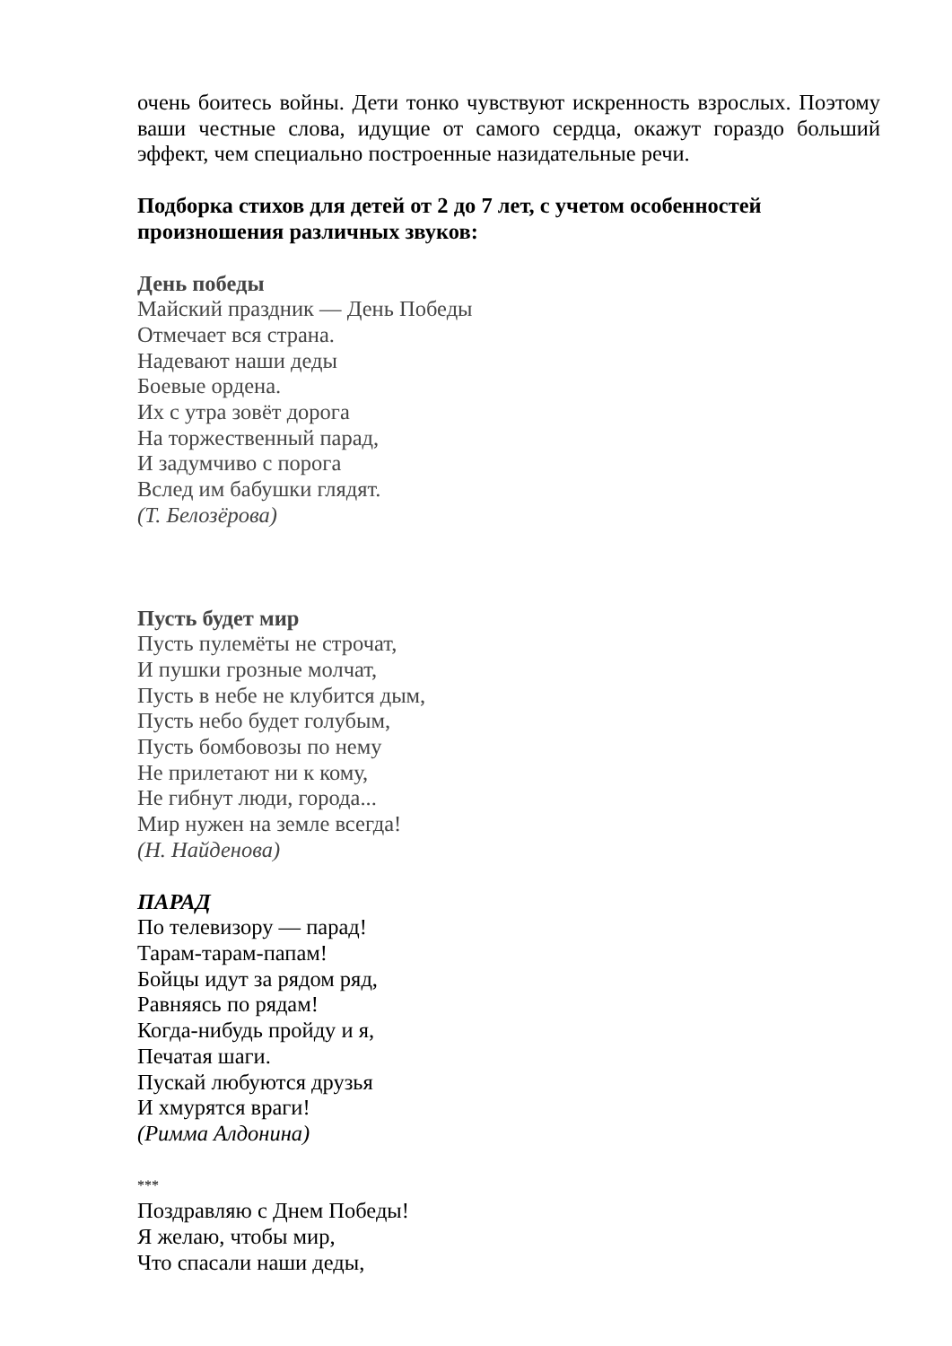очень боитесь войны. Дети тонко чувствуют искренность взрослых. Поэтому ваши честные слова, идущие от самого сердца, окажут гораздо больший эффект, чем специально построенные назидательные речи.
Подборка стихов для детей от 2 до 7 лет, с учетом особенностей произношения различных звуков:
День победы
Майский праздник — День Победы
Отмечает вся страна.
Надевают наши деды
Боевые ордена.
Их с утра зовёт дорога
На торжественный парад,
И задумчиво с порога
Вслед им бабушки глядят.
(Т. Белозёрова)
Пусть будет мир
Пусть пулемёты не строчат,
И пушки грозные молчат,
Пусть в небе не клубится дым,
Пусть небо будет голубым,
Пусть бомбовозы по нему
Не прилетают ни к кому,
Не гибнут люди, города...
Мир нужен на земле всегда!
(Н. Найденова)
ПАРАД
По телевизору — парад!
Тарам-тарам-папам!
Бойцы идут за рядом ряд,
Равняясь по рядам!
Когда-нибудь пройду и я,
Печатая шаги.
Пускай любуются друзья
И хмурятся враги!
(Римма Алдонина)
***
Поздравляю с Днем Победы!
Я желаю, чтобы мир,
Что спасали наши деды,